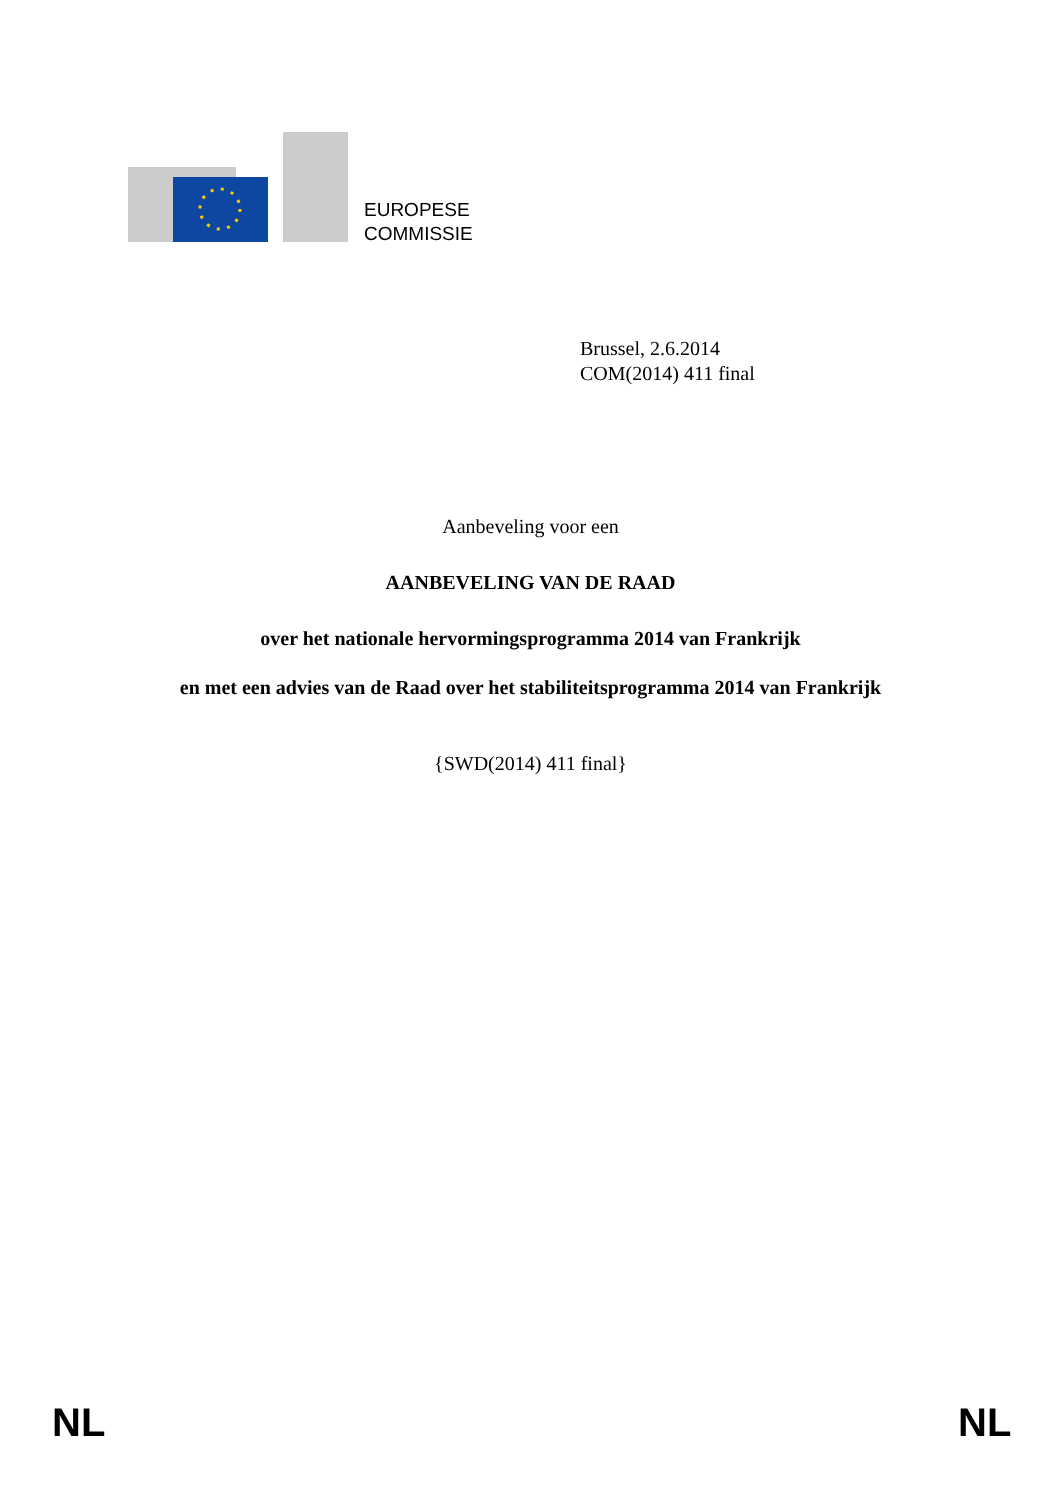EUROPESE
COMMISSIE
Brussel, 2.6.2014
COM(2014) 411 final
Aanbeveling voor een
AANBEVELING VAN DE RAAD
over het nationale hervormingsprogramma 2014 van Frankrijk
en met een advies van de Raad over het stabiliteitsprogramma 2014 van Frankrijk
{SWD(2014) 411 final}
NL NL